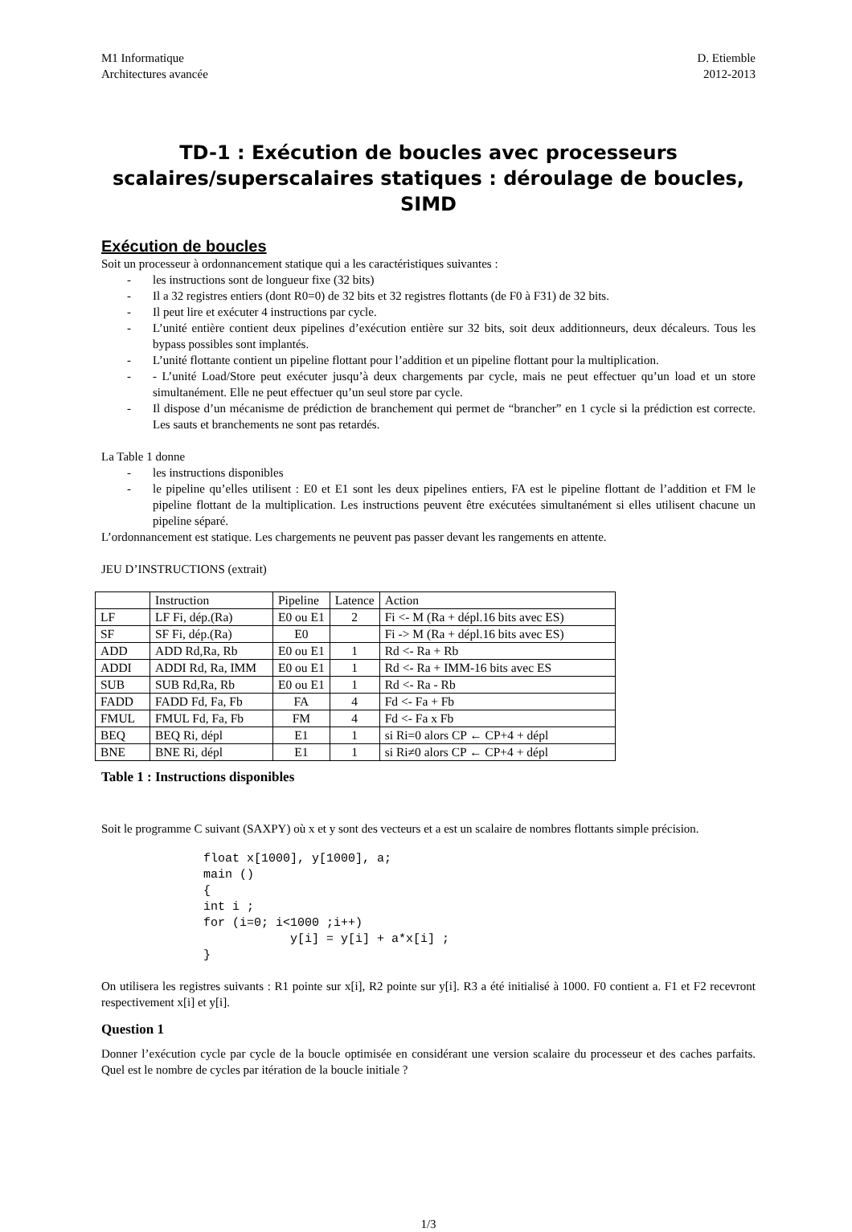M1 Informatique
Architectures avancée
D. Etiemble
2012-2013
TD-1 : Exécution de boucles avec processeurs scalaires/superscalaires statiques : déroulage de boucles, SIMD
Exécution de boucles
Soit un processeur à ordonnancement statique qui a les caractéristiques suivantes :
- les instructions sont de longueur fixe (32 bits)
- Il a 32 registres entiers (dont R0=0) de 32 bits et 32 registres flottants (de F0 à F31) de 32 bits.
- Il peut lire et exécuter 4 instructions par cycle.
- L’unité entière contient deux pipelines d’exécution entière sur 32 bits, soit deux additionneurs, deux décaleurs. Tous les bypass possibles sont implantés.
- L’unité flottante contient un pipeline flottant pour l’addition et un pipeline flottant pour la multiplication.
- - L’unité Load/Store peut exécuter jusqu’à deux chargements par cycle, mais ne peut effectuer qu’un load et un store simultanément. Elle ne peut effectuer qu’un seul store par cycle.
- Il dispose d’un mécanisme de prédiction de branchement qui permet de “brancher” en 1 cycle si la prédiction est correcte. Les sauts et branchements ne sont pas retardés.
La Table 1 donne
- les instructions disponibles
- le pipeline qu’elles utilisent : E0 et E1 sont les deux pipelines entiers, FA est le pipeline flottant de l’addition et FM le pipeline flottant de la multiplication. Les instructions peuvent être exécutées simultanément si elles utilisent chacune un pipeline séparé.
L’ordonnancement est statique. Les chargements ne peuvent pas passer devant les rangements en attente.
JEU D’INSTRUCTIONS (extrait)
| | Instruction | Pipeline | Latence | Action |
| LF | LF Fi, dép.(Ra) | E0 ou E1 | 2 | Fi <- M (Ra + dépl.16 bits avec ES) |
| SF | SF Fi, dép.(Ra) | E0 | | Fi -> M (Ra + dépl.16 bits avec ES) |
| ADD | ADD Rd,Ra, Rb | E0 ou E1 | 1 | Rd <- Ra + Rb |
| ADDI | ADDI Rd, Ra, IMM | E0 ou E1 | 1 | Rd <- Ra + IMM-16 bits avec ES |
| SUB | SUB Rd,Ra, Rb | E0 ou E1 | 1 | Rd <- Ra - Rb |
| FADD | FADD Fd, Fa, Fb | FA | 4 | Fd <- Fa + Fb |
| FMUL | FMUL Fd, Fa, Fb | FM | 4 | Fd <- Fa x Fb |
| BEQ | BEQ Ri, dépl | E1 | 1 | si Ri=0 alors CP ← CP+4 + dépl |
| BNE | BNE Ri, dépl | E1 | 1 | si Ri≠0 alors CP ← CP+4 + dépl |
Table 1 : Instructions disponibles
Soit le programme C suivant (SAXPY) où x et y sont des vecteurs et a est un scalaire de nombres flottants simple précision.
float x[1000], y[1000], a;
main ()
{
int i ;
for (i=0; i<1000 ;i++)
            y[i] = y[i] + a*x[i] ;
}
On utilisera les registres suivants : R1 pointe sur x[i], R2 pointe sur y[i]. R3 a été initialisé à 1000. F0 contient a. F1 et F2 recevront respectivement x[i] et y[i].
Question 1
Donner l’exécution cycle par cycle de la boucle optimisée en considérant une version scalaire du processeur et des caches parfaits. Quel est le nombre de cycles par itération de la boucle initiale ?
1/3